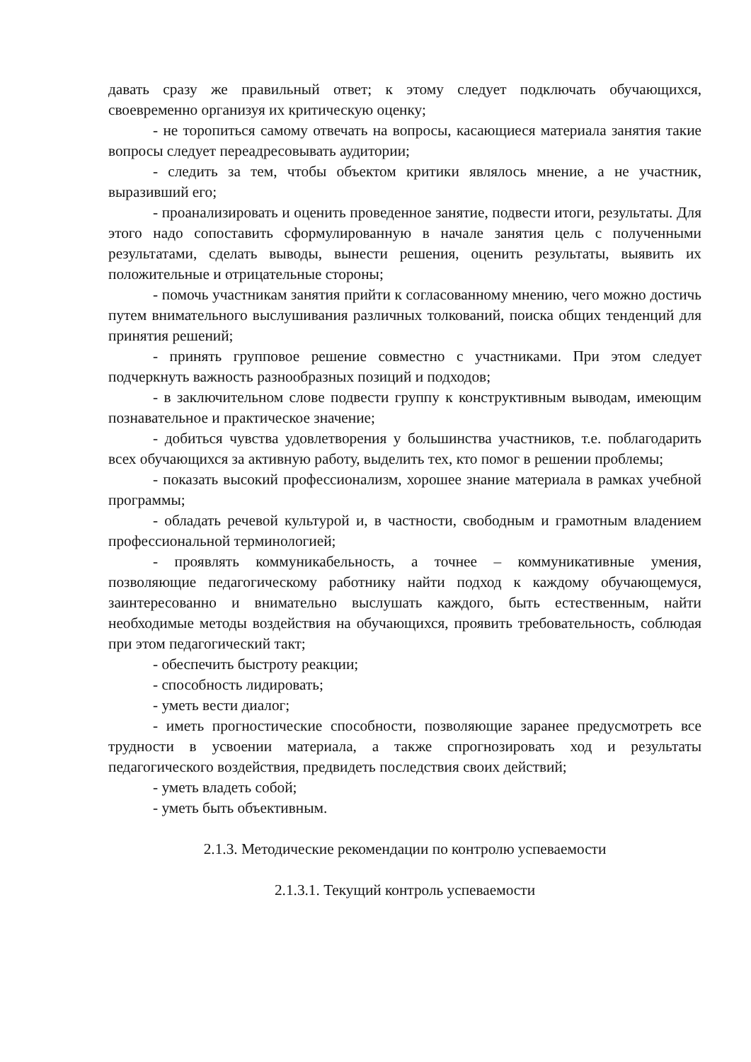давать сразу же правильный ответ; к этому следует подключать обучающихся, своевременно организуя их критическую оценку;
- не торопиться самому отвечать на вопросы, касающиеся материала занятия такие вопросы следует переадресовывать аудитории;
- следить за тем, чтобы объектом критики являлось мнение, а не участник, выразивший его;
- проанализировать и оценить проведенное занятие, подвести итоги, результаты. Для этого надо сопоставить сформулированную в начале занятия цель с полученными результатами, сделать выводы, вынести решения, оценить результаты, выявить их положительные и отрицательные стороны;
- помочь участникам занятия прийти к согласованному мнению, чего можно достичь путем внимательного выслушивания различных толкований, поиска общих тенденций для принятия решений;
- принять групповое решение совместно с участниками. При этом следует подчеркнуть важность разнообразных позиций и подходов;
- в заключительном слове подвести группу к конструктивным выводам, имеющим познавательное и практическое значение;
- добиться чувства удовлетворения у большинства участников, т.е. поблагодарить всех обучающихся за активную работу, выделить тех, кто помог в решении проблемы;
- показать высокий профессионализм, хорошее знание материала в рамках учебной программы;
- обладать речевой культурой и, в частности, свободным и грамотным владением профессиональной терминологией;
- проявлять коммуникабельность, а точнее – коммуникативные умения, позволяющие педагогическому работнику найти подход к каждому обучающемуся, заинтересованно и внимательно выслушать каждого, быть естественным, найти необходимые методы воздействия на обучающихся, проявить требовательность, соблюдая при этом педагогический такт;
- обеспечить быстроту реакции;
- способность лидировать;
- уметь вести диалог;
- иметь прогностические способности, позволяющие заранее предусмотреть все трудности в усвоении материала, а также спрогнозировать ход и результаты педагогического воздействия, предвидеть последствия своих действий;
- уметь владеть собой;
- уметь быть объективным.
2.1.3. Методические рекомендации по контролю успеваемости
2.1.3.1. Текущий контроль успеваемости